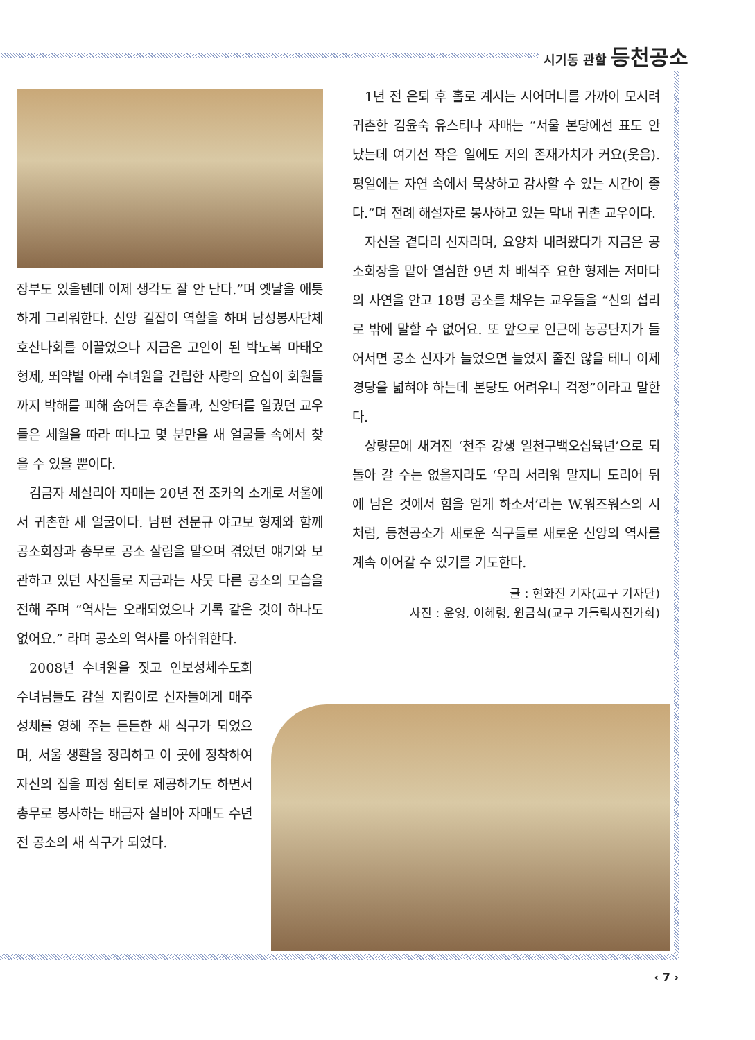시기동 관할 등천공소
장부도 있을텐데 이제 생각도 잘 안 난다.”며 옛날을 애틋하게 그리워한다. 신앙 길잡이 역할을 하며 남성봉사단체 호산나회를 이끌었으나 지금은 고인이 된 박노복 마태오 형제, 뙤약볕 아래 수녀원을 건립한 사랑의 요십이 회원들까지 박해를 피해 숨어든 후손들과, 신앙터를 일궜던 교우들은 세월을 따라 떠나고 몇 분만을 새 얼굴들 속에서 찾을 수 있을 뿐이다.
김금자 세실리아 자매는 20년 전 조카의 소개로 서울에서 귀촌한 새 얼굴이다. 남편 전문규 야고보 형제와 함께 공소회장과 총무로 공소 살림을 맡으며 겪었던 얘기와 보관하고 있던 사진들로 지금과는 사뭇 다른 공소의 모습을 전해 주며 “역사는 오래되었으나 기록 같은 것이 하나도 없어요.” 라며 공소의 역사를 아쉬워한다.
2008년 수녀원을 짓고 인보성체수도회 수녀님들도 감실 지킴이로 신자들에게 매주 성체를 영해 주는 든든한 새 식구가 되었으며, 서울 생활을 정리하고 이 곳에 정착하여 자신의 집을 피정 쉼터로 제공하기도 하면서 총무로 봉사하는 배금자 실비아 자매도 수년 전 공소의 새 식구가 되었다.
1년 전 은퇴 후 홀로 계시는 시어머니를 가까이 모시려 귀촌한 김윤숙 유스티나 자매는 “서울 본당에선 표도 안 났는데 여기선 작은 일에도 저의 존재가치가 커요(웃음). 평일에는 자연 속에서 묵상하고 감사할 수 있는 시간이 좋다.”며 전례 해설자로 봉사하고 있는 막내 귀촌 교우이다.
자신을 곁다리 신자라며, 요양차 내려왔다가 지금은 공소회장을 맡아 열심한 9년 차 배석주 요한 형제는 저마다의 사연을 안고 18평 공소를 채우는 교우들을 “신의 섭리로 밖에 말할 수 없어요. 또 앞으로 인근에 농공단지가 들어서면 공소 신자가 늘었으면 늘었지 줄진 않을 테니 이제 경당을 넓혀야 하는데 본당도 어려우니 걱정”이라고 말한다.
상량문에 새겨진 ‘천주 강생 일천구백오십육년’으로 되돌아 갈 수는 없을지라도 ‘우리 서러워 말지니 도리어 뒤에 남은 것에서 힘을 얻게 하소서’라는 W.워즈워스의 시처럼, 등천공소가 새로운 식구들로 새로운 신앙의 역사를 계속 이어갈 수 있기를 기도한다.
글 : 현화진 기자(교구 기자단)
사진 : 윤영, 이혜령, 원금식(교구 가톨릭사진가회)
‹ 7 ›